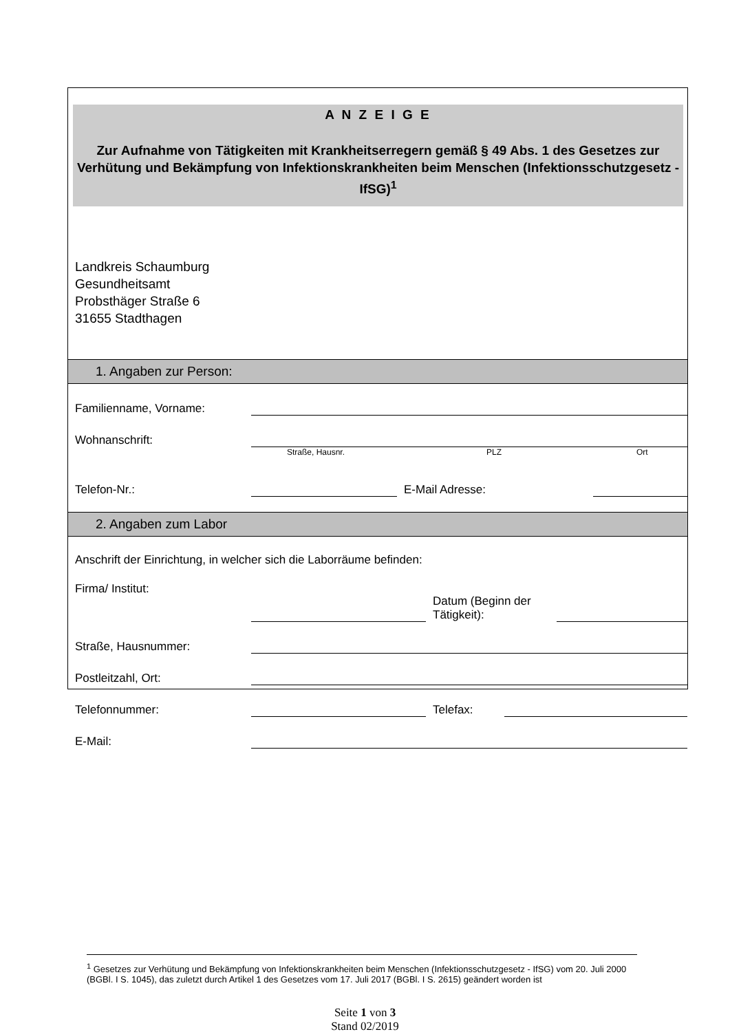A N Z E I G E
Zur Aufnahme von Tätigkeiten mit Krankheitserregern gemäß § 49 Abs. 1 des Gesetzes zur Verhütung und Bekämpfung von Infektionskrankheiten beim Menschen (Infektionsschutzgesetz - IfSG)<sup>1</sup>
Landkreis Schaumburg
Gesundheitsamt
Probsthäger Straße 6
31655 Stadthagen
1. Angaben zur Person:
Familienname, Vorname:
Wohnanschrift:
Straße, Hausnr. PLZ Ort
Telefon-Nr.: E-Mail Adresse:
2. Angaben zum Labor
Anschrift der Einrichtung, in welcher sich die Laborräume befinden:
Firma/ Institut: Datum (Beginn der Tätigkeit):
Straße, Hausnummer:
Postleitzahl, Ort:
Telefonnummer: Telefax:
E-Mail:
<sup>1</sup> Gesetzes zur Verhütung und Bekämpfung von Infektionskrankheiten beim Menschen (Infektionsschutzgesetz - IfSG) vom 20. Juli 2000 (BGBl. I S. 1045), das zuletzt durch Artikel 1 des Gesetzes vom 17. Juli 2017 (BGBl. I S. 2615) geändert worden ist
Seite 1 von 3
Stand 02/2019